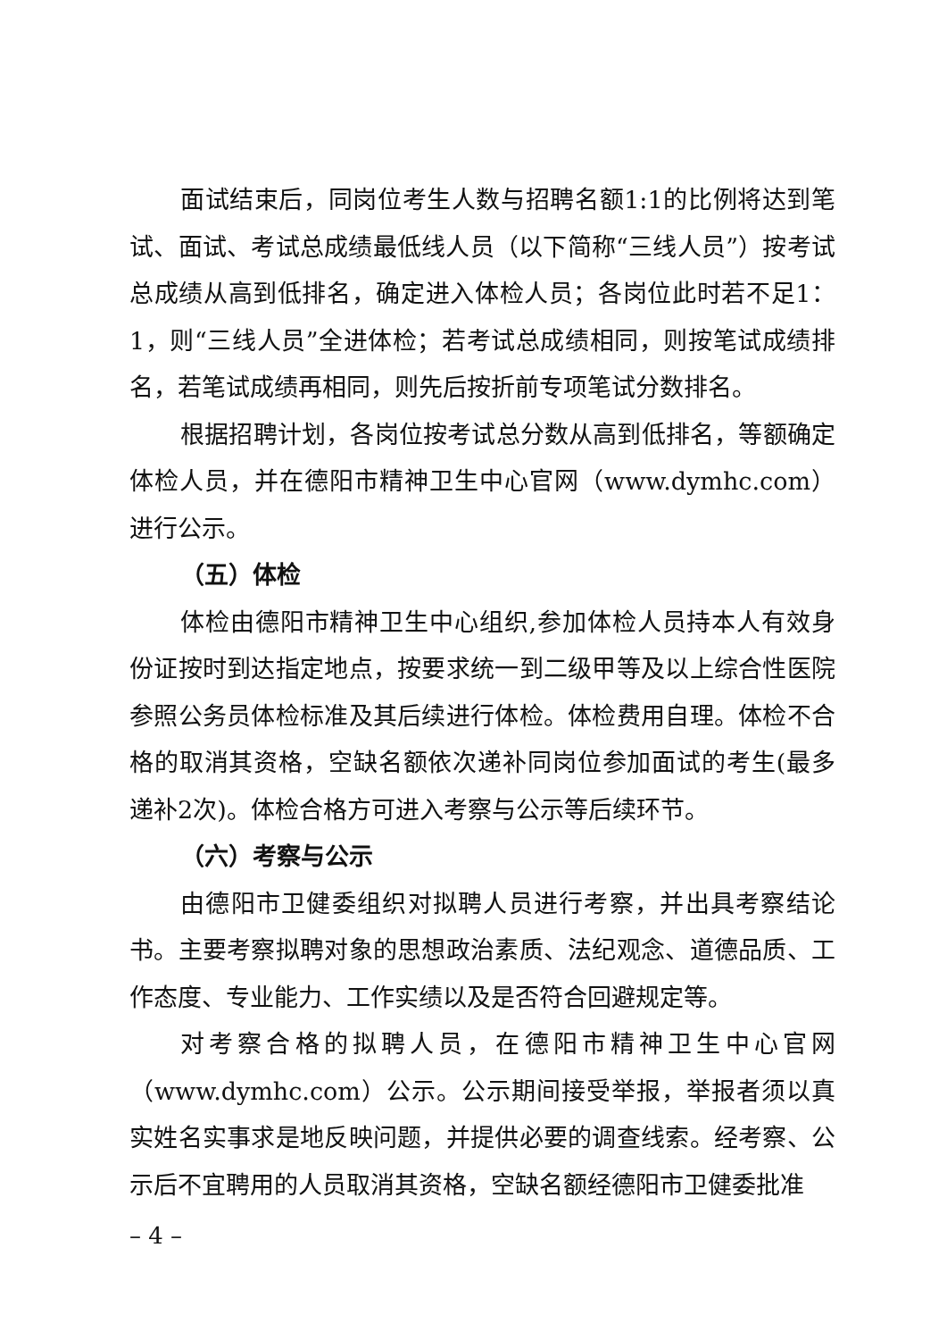面试结束后，同岗位考生人数与招聘名额1:1的比例将达到笔试、面试、考试总成绩最低线人员（以下简称“三线人员”）按考试总成绩从高到低排名，确定进入体检人员；各岗位此时若不足1：1，则“三线人员”全进体检；若考试总成绩相同，则按笔试成绩排名，若笔试成绩再相同，则先后按折前专项笔试分数排名。
根据招聘计划，各岗位按考试总分数从高到低排名，等额确定体检人员，并在德阳市精神卫生中心官网（www.dymhc.com）进行公示。
（五）体检
体检由德阳市精神卫生中心组织,参加体检人员持本人有效身份证按时到达指定地点，按要求统一到二级甲等及以上综合性医院参照公务员体检标准及其后续进行体检。体检费用自理。体检不合格的取消其资格，空缺名额依次递补同岗位参加面试的考生(最多递补2次)。体检合格方可进入考察与公示等后续环节。
（六）考察与公示
由德阳市卫健委组织对拟聘人员进行考察，并出具考察结论书。主要考察拟聘对象的思想政治素质、法纪观念、道德品质、工作态度、专业能力、工作实绩以及是否符合回避规定等。
对考察合格的拟聘人员，在德阳市精神卫生中心官网（www.dymhc.com）公示。公示期间接受举报，举报者须以真实姓名实事求是地反映问题，并提供必要的调查线索。经考察、公示后不宜聘用的人员取消其资格，空缺名额经德阳市卫健委批准
– 4 –